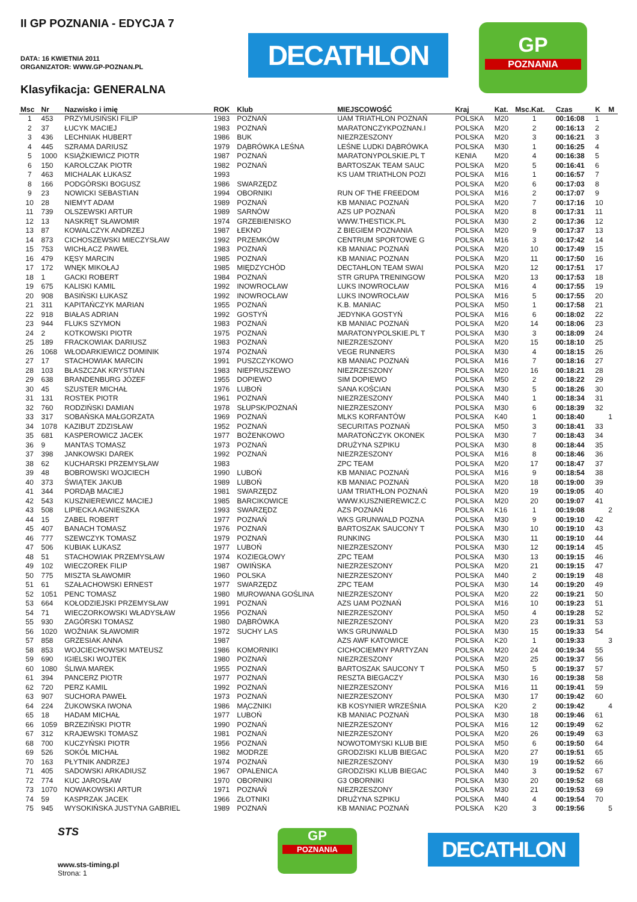II GP POZNANIA - EDYCJA 7
DATA: 16 KWIETNIA 2011
ORGANIZATOR: WWW.GP-POZNAN.PL
DECATHLON
GP
POZNANIA
Klasyfikacja: GENERALNA
| Msc | Nr | Nazwisko i imię | ROK | Klub | MIEJSCOWOŚĆ | Kraj | Kat. | Msc.Kat. | Czas | K | M |
| --- | --- | --- | --- | --- | --- | --- | --- | --- | --- | --- | --- |
| 1 | 453 | PRZYMUSIŃSKI FILIP | 1983 | POZNAŃ | UAM TRIATHLON POZNAŃ | POLSKA | M20 | 1 | 00:16:08 | 1 | |
| 2 | 37 | ŁUCYK MACIEJ | 1983 | POZNAŃ | MARATONCZYKPOZNAN.I | POLSKA | M20 | 2 | 00:16:13 | 2 | |
| 3 | 436 | LECHNIAK HUBERT | 1986 | BUK | NIEZRZESZONY | POLSKA | M20 | 3 | 00:16:21 | 3 | |
| 4 | 445 | SZRAMA DARIUSZ | 1979 | DĄBRÓWKA LEŚNA | LEŚNE LUDKI DĄBRÓWKA | POLSKA | M30 | 1 | 00:16:25 | 4 | |
| 5 | 1000 | KSIĄŻKIEWICZ PIOTR | 1987 | POZNAŃ | MARATONYPOLSKIE.PL T | KENIA | M20 | 4 | 00:16:38 | 5 | |
| 6 | 150 | KAROLCZAK PIOTR | 1982 | POZNAŃ | BARTOSZAK TEAM SAUC | POLSKA | M20 | 5 | 00:16:41 | 6 | |
| 7 | 463 | MICHALAK ŁUKASZ | 1993 | | KS UAM TRIATHLON POZI | POLSKA | M16 | 1 | 00:16:57 | 7 | |
| 8 | 166 | PODGÓRSKI BOGUSZ | 1986 | SWARZĘDZ | | POLSKA | M20 | 6 | 00:17:03 | 8 | |
| 9 | 23 | NOWICKI SEBASTIAN | 1994 | OBORNIKI | RUN OF THE FREEDOM | POLSKA | M16 | 2 | 00:17:07 | 9 | |
| 10 | 28 | NIEMYT ADAM | 1989 | POZNAŃ | KB MANIAC POZNAŃ | POLSKA | M20 | 7 | 00:17:16 | 10 | |
| 11 | 739 | OLSZEWSKI ARTUR | 1989 | SARNÓW | AZS UP POZNAŃ | POLSKA | M20 | 8 | 00:17:31 | 11 | |
| 12 | 13 | NASKRĘT SŁAWOMIR | 1974 | GRZEBIENISKO | WWW.THESTICK.PL | POLSKA | M30 | 2 | 00:17:36 | 12 | |
| 13 | 87 | KOWALCZYK ANDRZEJ | 1987 | ŁEKNO | Z BIEGIEM POZNANIA | POLSKA | M20 | 9 | 00:17:37 | 13 | |
| 14 | 873 | CICHOSZEWSKI MIECZYSŁAW | 1992 | PRZEMKÓW | CENTRUM SPORTOWE G | POLSKA | M16 | 3 | 00:17:42 | 14 | |
| 15 | 753 | WICHŁACZ PAWEŁ | 1983 | POZNAŃ | KB MANIAC POZNAŃ | POLSKA | M20 | 10 | 00:17:49 | 15 | |
| 16 | 479 | KĘSY MARCIN | 1985 | POZNAŃ | KB MANIAC POZNAN | POLSKA | M20 | 11 | 00:17:50 | 16 | |
| 17 | 172 | WNĘK MIKOŁAJ | 1985 | MIĘDZYCHÓD | DECTAHLON TEAM SWAI | POLSKA | M20 | 12 | 00:17:51 | 17 | |
| 18 | 1 | GACKI ROBERT | 1984 | POZNAŃ | STR GRUPA TRENINGOW | POLSKA | M20 | 13 | 00:17:53 | 18 | |
| 19 | 675 | KALISKI KAMIL | 1992 | INOWROCŁAW | LUKS INOWROCŁAW | POLSKA | M16 | 4 | 00:17:55 | 19 | |
| 20 | 908 | BASIŃSKI ŁUKASZ | 1992 | INOWROCŁAW | LUKS INOWROCŁAW | POLSKA | M16 | 5 | 00:17:55 | 20 | |
| 21 | 311 | KAPITAŃCZYK MARIAN | 1955 | POZNAŃ | K.B. MANIAC | POLSKA | M50 | 1 | 00:17:58 | 21 | |
| 22 | 918 | BIAŁAS ADRIAN | 1992 | GOSTYŃ | JEDYNKA GOSTYŃ | POLSKA | M16 | 6 | 00:18:02 | 22 | |
| 23 | 944 | FLUKS SZYMON | 1983 | POZNAŃ | KB MANIAC POZNAŃ | POLSKA | M20 | 14 | 00:18:06 | 23 | |
| 24 | 2 | KOTKOWSKI PIOTR | 1975 | POZNAŃ | MARATONYPOLSKIE.PL T | POLSKA | M30 | 3 | 00:18:09 | 24 | |
| 25 | 189 | FRACKOWIAK DARIUSZ | 1983 | POZNAŃ | NIEZRZESZONY | POLSKA | M20 | 15 | 00:18:10 | 25 | |
| 26 | 1068 | WŁODARKIEWICZ DOMINIK | 1974 | POZNAŃ | VEGE RUNNERS | POLSKA | M30 | 4 | 00:18:15 | 26 | |
| 27 | 17 | STACHOWIAK MARCIN | 1991 | PUSZCZYKOWO | KB MANIAC POZNAŃ | POLSKA | M16 | 7 | 00:18:16 | 27 | |
| 28 | 103 | BŁASZCZAK KRYSTIAN | 1983 | NIEPRUSZEWO | NIEZRZESZONY | POLSKA | M20 | 16 | 00:18:21 | 28 | |
| 29 | 638 | BRANDENBURG JÓZEF | 1955 | DOPIEWO | SIM DOPIEWO | POLSKA | M50 | 2 | 00:18:22 | 29 | |
| 30 | 45 | SZUSTER MICHAŁ | 1976 | LUBOŃ | SANA KOŚCIAN | POLSKA | M30 | 5 | 00:18:26 | 30 | |
| 31 | 131 | ROSTEK PIOTR | 1961 | POZNAŃ | NIEZRZESZONY | POLSKA | M40 | 1 | 00:18:34 | 31 | |
| 32 | 760 | RODZIŃSKI DAMIAN | 1978 | SŁUPSK/POZNAŃ | NIEZRZESZONY | POLSKA | M30 | 6 | 00:18:39 | 32 | |
| 33 | 317 | SOBAŃSKA MAŁGORZATA | 1969 | POZNAŃ | MLKS KORFANTÓW | POLSKA | K40 | 1 | 00:18:40 | | 1 |
| 34 | 1078 | KAZIBUT ZDZISŁAW | 1952 | POZNAŃ | SECURITAS POZNAŃ | POLSKA | M50 | 3 | 00:18:41 | 33 | |
| 35 | 681 | KASPEROWICZ JACEK | 1977 | BOŻENKOWO | MARATOŃCZYK OKONEK | POLSKA | M30 | 7 | 00:18:43 | 34 | |
| 36 | 9 | MANTAS TOMASZ | 1973 | POZNAŃ | DRUŻYNA SZPIKU | POLSKA | M30 | 8 | 00:18:44 | 35 | |
| 37 | 398 | JANKOWSKI DAREK | 1992 | POZNAŃ | NIEZRZESZONY | POLSKA | M16 | 8 | 00:18:46 | 36 | |
| 38 | 62 | KUCHARSKI PRZEMYSŁAW | 1983 | | ZPC TEAM | POLSKA | M20 | 17 | 00:18:47 | 37 | |
| 39 | 48 | BOBROWSKI WOJCIECH | 1990 | LUBOŃ | KB MANIAC POZNAŃ | POLSKA | M16 | 9 | 00:18:54 | 38 | |
| 40 | 373 | ŚWIĄTEK JAKUB | 1989 | LUBOŃ | KB MANIAC POZNAŃ | POLSKA | M20 | 18 | 00:19:00 | 39 | |
| 41 | 344 | PORDĄB MACIEJ | 1981 | SWARZĘDZ | UAM TRIATHLON POZNAŃ | POLSKA | M20 | 19 | 00:19:05 | 40 | |
| 42 | 543 | KUSZNIEREWICZ MACIEJ | 1985 | BARCIKOWICE | WWW.KUSZNIEREWICZ.C | POLSKA | M20 | 20 | 00:19:07 | 41 | |
| 43 | 508 | LIPIECKA AGNIESZKA | 1993 | SWARZĘDZ | AZS POZNAŃ | POLSKA | K16 | 1 | 00:19:08 | | 2 |
| 44 | 15 | ZABEL ROBERT | 1977 | POZNAŃ | WKS GRUNWALD POZNA | POLSKA | M30 | 9 | 00:19:10 | 42 | |
| 45 | 407 | BANACH TOMASZ | 1976 | POZNAŃ | BARTOSZAK SAUCONY T | POLSKA | M30 | 10 | 00:19:10 | 43 | |
| 46 | 777 | SZEWCZYK TOMASZ | 1979 | POZNAŃ | RUNKING | POLSKA | M30 | 11 | 00:19:10 | 44 | |
| 47 | 506 | KUBIAK ŁUKASZ | 1977 | LUBOŃ | NIEZRZESZONY | POLSKA | M30 | 12 | 00:19:14 | 45 | |
| 48 | 51 | STACHOWIAK PRZEMYSŁAW | 1974 | KOZIEGŁOWY | ZPC TEAM | POLSKA | M30 | 13 | 00:19:15 | 46 | |
| 49 | 102 | WIECZOREK FILIP | 1987 | OWIŃSKA | NIEZRZESZONY | POLSKA | M20 | 21 | 00:19:15 | 47 | |
| 50 | 775 | MISZTA SŁAWOMIR | 1960 | POLSKA | NIEZRZESZONY | POLSKA | M40 | 2 | 00:19:19 | 48 | |
| 51 | 61 | SZAŁACHOWSKI ERNEST | 1977 | SWARZĘDZ | ZPC TEAM | POLSKA | M30 | 14 | 00:19:20 | 49 | |
| 52 | 1051 | PENC TOMASZ | 1980 | MUROWANA GOŚLINA | NIEZRZESZONY | POLSKA | M20 | 22 | 00:19:21 | 50 | |
| 53 | 664 | KOŁODZIEJSKI PRZEMYSŁAW | 1991 | POZNAŃ | AZS UAM POZNAŃ | POLSKA | M16 | 10 | 00:19:23 | 51 | |
| 54 | 71 | WIECZORKOWSKI WŁADYSŁAW | 1956 | POZNAŃ | NIEZRZESZONY | POLSKA | M50 | 4 | 00:19:28 | 52 | |
| 55 | 930 | ZAGÓRSKI TOMASZ | 1980 | DĄBRÓWKA | NIEZRZESZONY | POLSKA | M20 | 23 | 00:19:31 | 53 | |
| 56 | 1020 | WOŹNIAK SŁAWOMIR | 1972 | SUCHY LAS | WKS GRUNWALD | POLSKA | M30 | 15 | 00:19:33 | 54 | |
| 57 | 858 | GRZESIAK ANNA | 1987 | | AZS AWF KATOWICE | POLSKA | K20 | 1 | 00:19:33 | | 3 |
| 58 | 853 | WOJCIECHOWSKI MATEUSZ | 1986 | KOMORNIKI | CICHOCIEMNY PARTYZAN | POLSKA | M20 | 24 | 00:19:34 | 55 | |
| 59 | 690 | IGIELSKI WOJTEK | 1980 | POZNAŃ | NIEZRZESZONY | POLSKA | M20 | 25 | 00:19:37 | 56 | |
| 60 | 1080 | ŚLIWA MAREK | 1955 | POZNAŃ | BARTOSZAK SAUCONY T | POLSKA | M50 | 5 | 00:19:37 | 57 | |
| 61 | 394 | PANCERZ PIOTR | 1977 | POZNAŃ | RESZTA BIEGACZY | POLSKA | M30 | 16 | 00:19:38 | 58 | |
| 62 | 720 | PERZ KAMIL | 1992 | POZNAŃ | NIEZRZESZONY | POLSKA | M16 | 11 | 00:19:41 | 59 | |
| 63 | 907 | SUCHORA PAWEŁ | 1973 | POZNAŃ | NIEZRZESZONY | POLSKA | M30 | 17 | 00:19:42 | 60 | |
| 64 | 224 | ŻUKOWSKA IWONA | 1986 | MĄCZNIKI | KB KOSYNIER WRZEŚNIA | POLSKA | K20 | 2 | 00:19:42 | | 4 |
| 65 | 18 | HADAM MICHAŁ | 1977 | LUBOŃ | KB MANIAC POZNAŃ | POLSKA | M30 | 18 | 00:19:46 | 61 | |
| 66 | 1059 | BRZEZIŃSKI PIOTR | 1990 | POZNAŃ | NIEZRZESZONY | POLSKA | M16 | 12 | 00:19:49 | 62 | |
| 67 | 312 | KRAJEWSKI TOMASZ | 1981 | POZNAŃ | NIEZRZESZONY | POLSKA | M20 | 26 | 00:19:49 | 63 | |
| 68 | 700 | KUCZYŃSKI PIOTR | 1956 | POZNAŃ | NOWOTOMYSKI KLUB BIE | POLSKA | M50 | 6 | 00:19:50 | 64 | |
| 69 | 526 | SOKÓŁ MICHAŁ | 1982 | MODRZE | GRODZISKI KLUB BIEGAC | POLSKA | M20 | 27 | 00:19:51 | 65 | |
| 70 | 163 | PŁYTNIK ANDRZEJ | 1974 | POZNAŃ | NIEZRZESZONY | POLSKA | M30 | 19 | 00:19:52 | 66 | |
| 71 | 405 | SADOWSKI ARKADIUSZ | 1967 | OPALENICA | GRODZISKI KLUB BIEGAC | POLSKA | M40 | 3 | 00:19:52 | 67 | |
| 72 | 774 | KUC JAROSŁAW | 1970 | OBORNIKI | G3 OBORNIKI | POLSKA | M30 | 20 | 00:19:52 | 68 | |
| 73 | 1070 | NOWAKOWSKI ARTUR | 1971 | POZNAŃ | NIEZRZESZONY | POLSKA | M30 | 21 | 00:19:53 | 69 | |
| 74 | 59 | KASPRZAK JACEK | 1966 | ZŁOTNIKI | DRUŻYNA SZPIKU | POLSKA | M40 | 4 | 00:19:54 | 70 | |
| 75 | 945 | WYSOKIŃSKA JUSTYNA GABRIEL | 1989 | POZNAŃ | KB MANIAC POZNAŃ | POLSKA | K20 | 3 | 00:19:56 | | 5 |
STS
www.sts-timing.pl
Strona: 1
GP
POZNANIA
DECATHLON